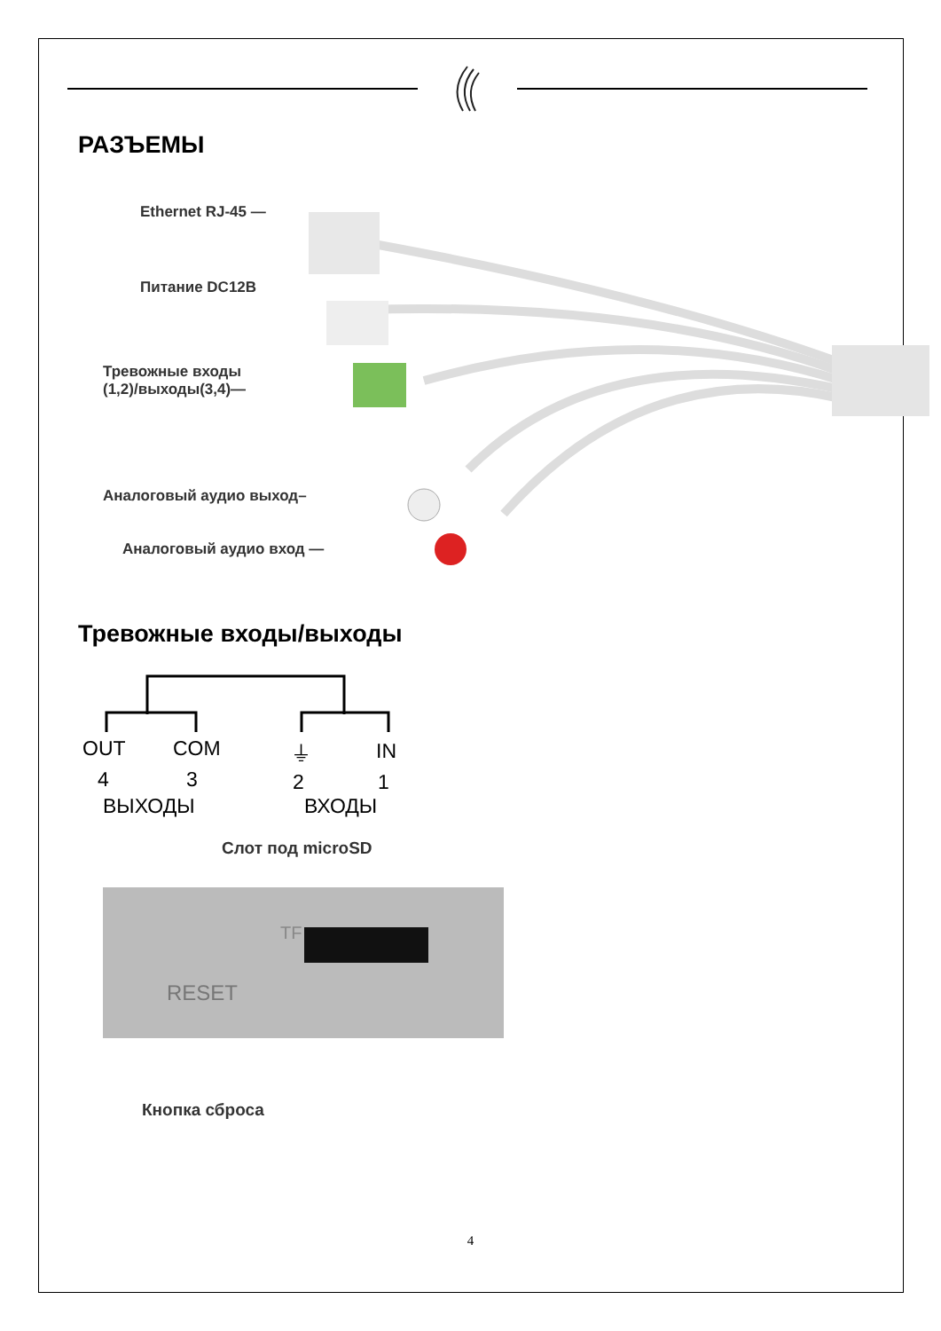РАЗЪЕМЫ
Ethernet RJ-45 —
Питание DC12В
Тревожные входы
(1,2)/выходы(3,4)—
Аналоговый аудио выход–
Аналоговый аудио вход —
Тревожные входы/выходы
OUT COM ⏚ IN
4 3 2 1
ВЫХОДЫ ВХОДЫ
Слот под microSD
RESET
TF
Кнопка сброса
4